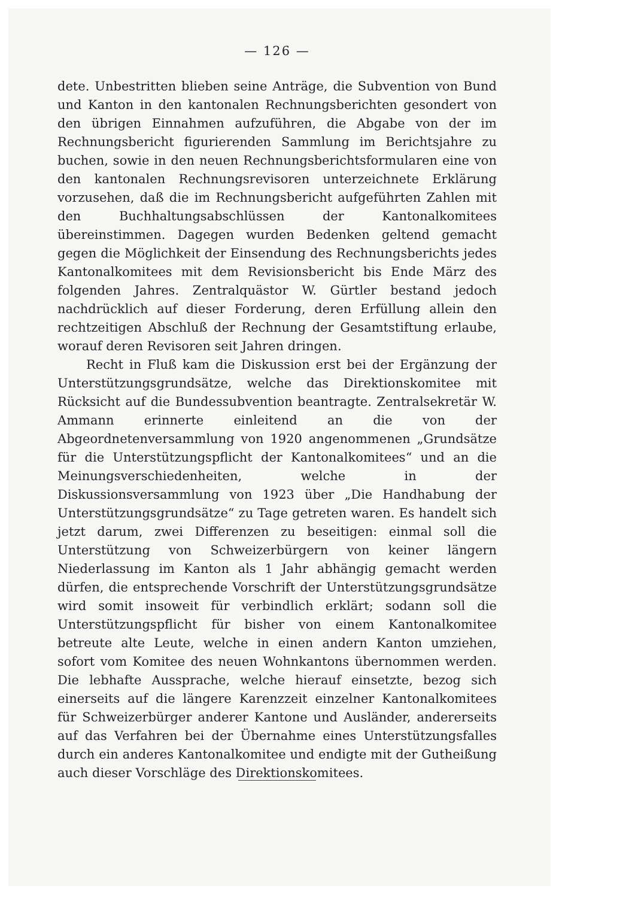— 126 —
dete. Unbestritten blieben seine Anträge, die Subvention von Bund und Kanton in den kantonalen Rechnungsberichten gesondert von den übrigen Einnahmen aufzuführen, die Abgabe von der im Rechnungsbericht figurierenden Sammlung im Berichtsjahre zu buchen, sowie in den neuen Rechnungsberichtsformularen eine von den kantonalen Rechnungsrevisoren unterzeichnete Erklärung vorzusehen, daß die im Rechnungsbericht aufgeführten Zahlen mit den Buchhaltungsabschlüssen der Kantonalkomitees übereinstimmen. Dagegen wurden Bedenken geltend gemacht gegen die Möglichkeit der Einsendung des Rechnungsberichts jedes Kantonalkomitees mit dem Revisionsbericht bis Ende März des folgenden Jahres. Zentralquästor W. Gürtler bestand jedoch nachdrücklich auf dieser Forderung, deren Erfüllung allein den rechtzeitigen Abschluß der Rechnung der Gesamtstiftung erlaube, worauf deren Revisoren seit Jahren dringen.
Recht in Fluß kam die Diskussion erst bei der Ergänzung der Unterstützungsgrundsätze, welche das Direktionskomitee mit Rücksicht auf die Bundessubvention beantragte. Zentralsekretär W. Ammann erinnerte einleitend an die von der Abgeordnetenversammlung von 1920 angenommenen „Grundsätze für die Unterstützungspflicht der Kantonalkomitees“ und an die Meinungsverschiedenheiten, welche in der Diskussionsversammlung von 1923 über „Die Handhabung der Unterstützungsgrundsätze“ zu Tage getreten waren. Es handelt sich jetzt darum, zwei Differenzen zu beseitigen: einmal soll die Unterstützung von Schweizerbürgern von keiner längern Niederlassung im Kanton als 1 Jahr abhängig gemacht werden dürfen, die entsprechende Vorschrift der Unterstützungsgrundsätze wird somit insoweit für verbindlich erklärt; sodann soll die Unterstützungspflicht für bisher von einem Kantonalkomitee betreute alte Leute, welche in einen andern Kanton umziehen, sofort vom Komitee des neuen Wohnkantons übernommen werden. Die lebhafte Aussprache, welche hierauf einsetzte, bezog sich einerseits auf die längere Karenzzeit einzelner Kantonalkomitees für Schweizerbürger anderer Kantone und Ausländer, andererseits auf das Verfahren bei der Übernahme eines Unterstützungsfalles durch ein anderes Kantonalkomitee und endigte mit der Gutheißung auch dieser Vorschläge des Direktionskomitees.